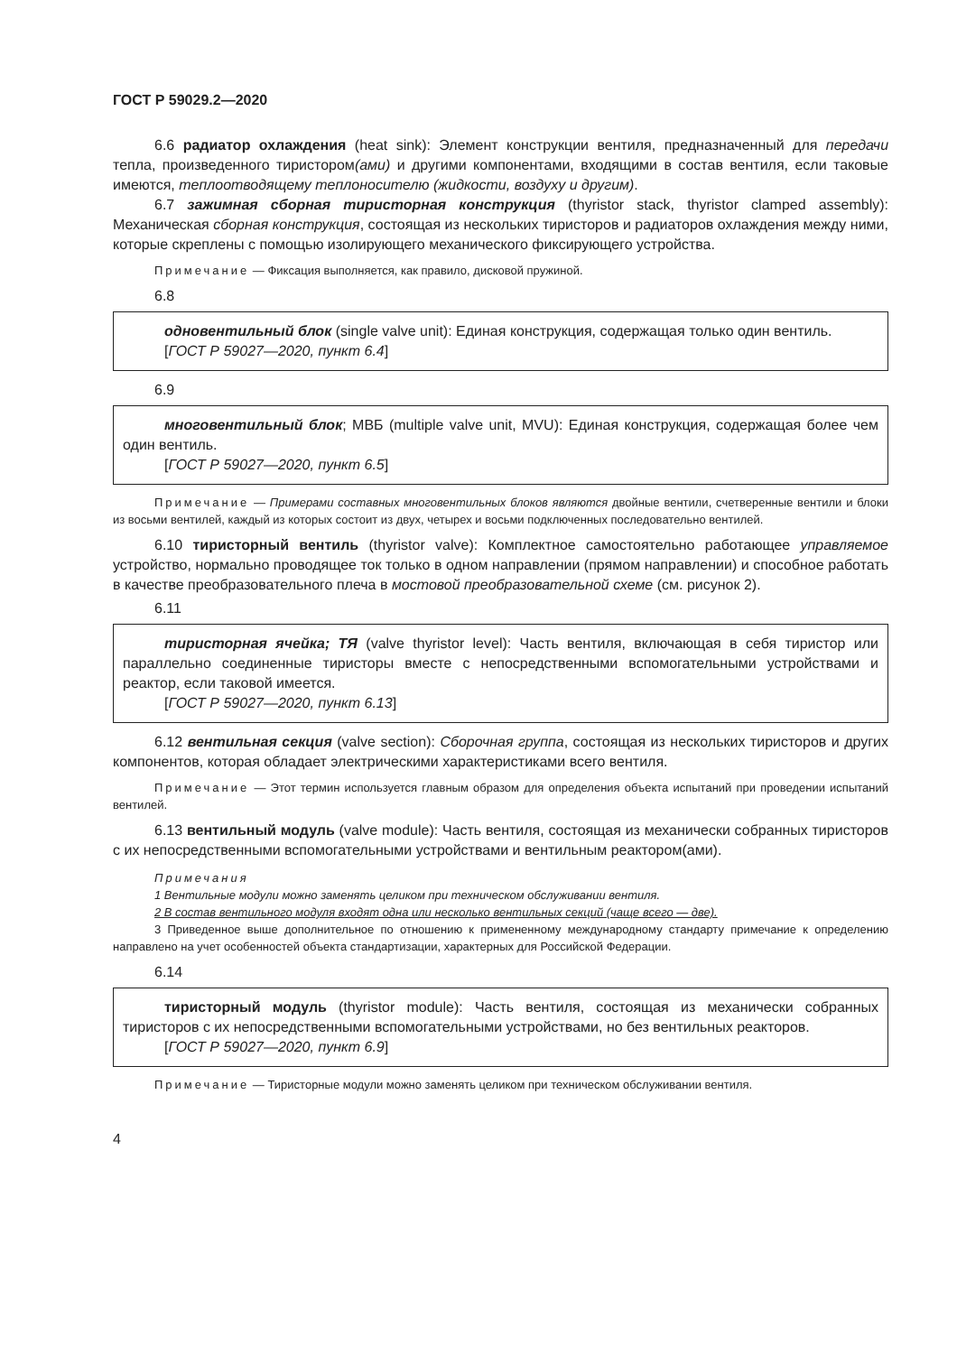ГОСТ Р 59029.2—2020
6.6 радиатор охлаждения (heat sink): Элемент конструкции вентиля, предназначенный для передачи тепла, произведенного тиристором(ами) и другими компонентами, входящими в состав вентиля, если таковые имеются, теплоотводящему теплоносителю (жидкости, воздуху и другим).
6.7 зажимная сборная тиристорная конструкция (thyristor stack, thyristor clamped assembly): Механическая сборная конструкция, состоящая из нескольких тиристоров и радиаторов охлаждения между ними, которые скреплены с помощью изолирующего механического фиксирующего устройства.
Примечание — Фиксация выполняется, как правило, дисковой пружиной.
6.8
одновентильный блок (single valve unit): Единая конструкция, содержащая только один вентиль.
[ГОСТ Р 59027—2020, пункт 6.4]
6.9
многовентильный блок; МВБ (multiple valve unit, MVU): Единая конструкция, содержащая более чем один вентиль.
[ГОСТ Р 59027—2020, пункт 6.5]
Примечание — Примерами составных многовентильных блоков являются двойные вентили, счетверенные вентили и блоки из восьми вентилей, каждый из которых состоит из двух, четырех и восьми подключенных последовательно вентилей.
6.10 тиристорный вентиль (thyristor valve): Комплектное самостоятельно работающее управляемое устройство, нормально проводящее ток только в одном направлении (прямом направлении) и способное работать в качестве преобразовательного плеча в мостовой преобразовательной схеме (см. рисунок 2).
6.11
тиристорная ячейка; ТЯ (valve thyristor level): Часть вентиля, включающая в себя тиристор или параллельно соединенные тиристоры вместе с непосредственными вспомогательными устройствами и реактор, если таковой имеется.
[ГОСТ Р 59027—2020, пункт 6.13]
6.12 вентильная секция (valve section): Сборочная группа, состоящая из нескольких тиристоров и других компонентов, которая обладает электрическими характеристиками всего вентиля.
Примечание — Этот термин используется главным образом для определения объекта испытаний при проведении испытаний вентилей.
6.13 вентильный модуль (valve module): Часть вентиля, состоящая из механически собранных тиристоров с их непосредственными вспомогательными устройствами и вентильным реактором(ами).
Примечания
1 Вентильные модули можно заменять целиком при техническом обслуживании вентиля.
2 В состав вентильного модуля входят одна или несколько вентильных секций (чаще всего — две).
3 Приведенное выше дополнительное по отношению к примененному международному стандарту примечание к определению направлено на учет особенностей объекта стандартизации, характерных для Российской Федерации.
6.14
тиристорный модуль (thyristor module): Часть вентиля, состоящая из механически собранных тиристоров с их непосредственными вспомогательными устройствами, но без вентильных реакторов.
[ГОСТ Р 59027—2020, пункт 6.9]
Примечание — Тиристорные модули можно заменять целиком при техническом обслуживании вентиля.
4